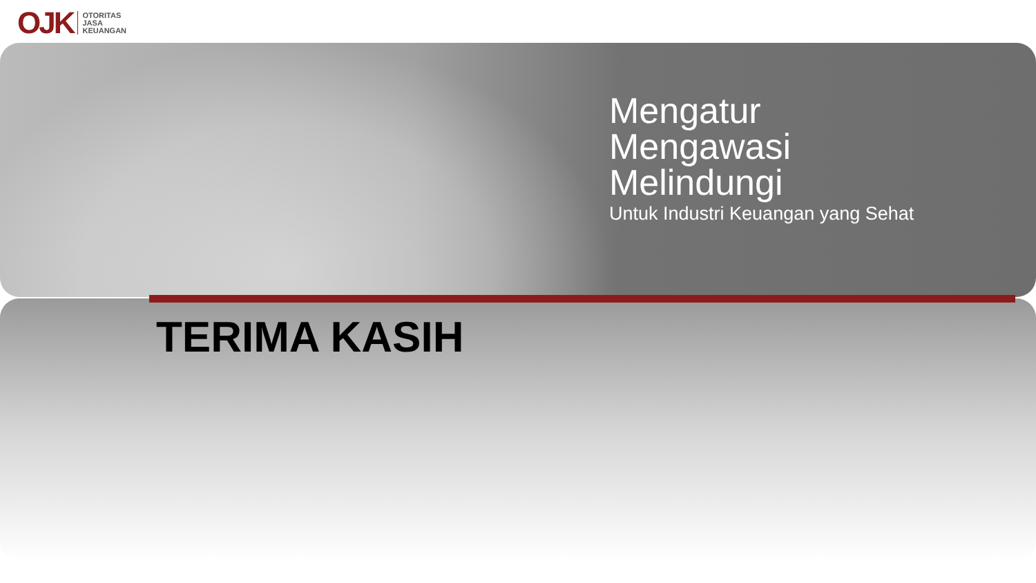OJK
OTORITAS
JASA
KEUANGAN
Mengatur
Mengawasi
Melindungi
Untuk Industri Keuangan yang Sehat
TERIMA KASIH